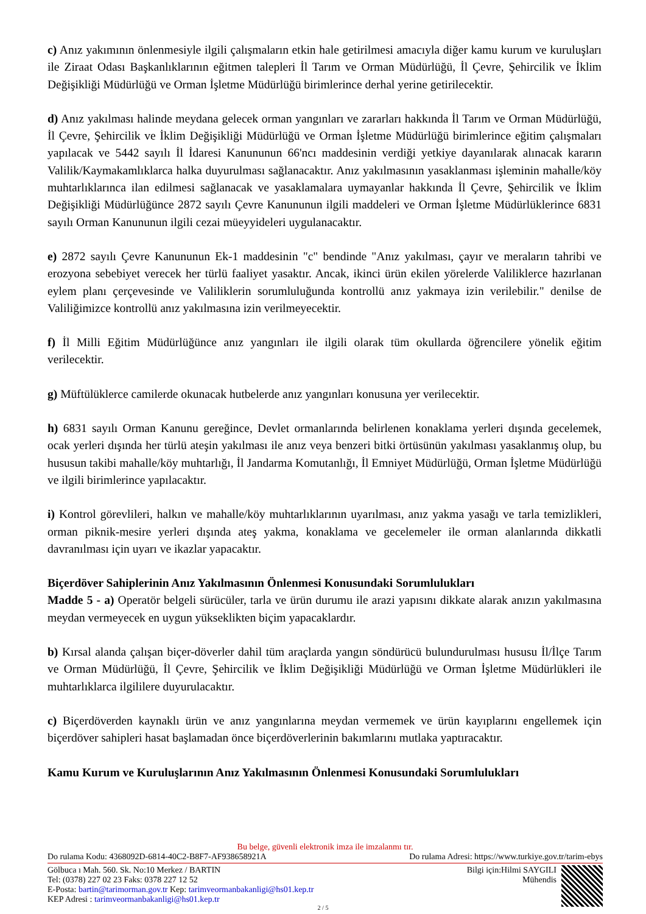c) Anız yakımının önlenmesiyle ilgili çalışmaların etkin hale getirilmesi amacıyla diğer kamu kurum ve kuruluşları ile Ziraat Odası Başkanlıklarının eğitmen talepleri İl Tarım ve Orman Müdürlüğü, İl Çevre, Şehircilik ve İklim Değişikliği Müdürlüğü ve Orman İşletme Müdürlüğü birimlerince derhal yerine getirilecektir.
d) Anız yakılması halinde meydana gelecek orman yangınları ve zararları hakkında İl Tarım ve Orman Müdürlüğü, İl Çevre, Şehircilik ve İklim Değişikliği Müdürlüğü ve Orman İşletme Müdürlüğü birimlerince eğitim çalışmaları yapılacak ve 5442 sayılı İl İdaresi Kanununun 66'ncı maddesinin verdiği yetkiye dayanılarak alınacak kararın Valilik/Kaymakamlıklarca halka duyurulması sağlanacaktır. Anız yakılmasının yasaklanması işleminin mahalle/köy muhtarlıklarınca ilan edilmesi sağlanacak ve yasaklamalara uymayanlar hakkında İl Çevre, Şehircilik ve İklim Değişikliği Müdürlüğünce 2872 sayılı Çevre Kanununun ilgili maddeleri ve Orman İşletme Müdürlüklerince 6831 sayılı Orman Kanununun ilgili cezai müeyyideleri uygulanacaktır.
e) 2872 sayılı Çevre Kanununun Ek-1 maddesinin "c" bendinde "Anız yakılması, çayır ve meraların tahribi ve erozyona sebebiyet verecek her türlü faaliyet yasaktır. Ancak, ikinci ürün ekilen yörelerde Valiliklerce hazırlanan eylem planı çerçevesinde ve Valiliklerin sorumluluğunda kontrollü anız yakmaya izin verilebilir." denilse de Valiliğimizce kontrollü anız yakılmasına izin verilmeyecektir.
f) İl Milli Eğitim Müdürlüğünce anız yangınları ile ilgili olarak tüm okullarda öğrencilere yönelik eğitim verilecektir.
g) Müftülüklerce camilerde okunacak hutbelerde anız yangınları konusuna yer verilecektir.
h) 6831 sayılı Orman Kanunu gereğince, Devlet ormanlarında belirlenen konaklama yerleri dışında gecelemek, ocak yerleri dışında her türlü ateşin yakılması ile anız veya benzeri bitki örtüsünün yakılması yasaklanmış olup, bu hususun takibi mahalle/köy muhtarlığı, İl Jandarma Komutanlığı, İl Emniyet Müdürlüğü, Orman İşletme Müdürlüğü ve ilgili birimlerince yapılacaktır.
i) Kontrol görevlileri, halkın ve mahalle/köy muhtarlıklarının uyarılması, anız yakma yasağı ve tarla temizlikleri, orman piknik-mesire yerleri dışında ateş yakma, konaklama ve gecelemeler ile orman alanlarında dikkatli davranılması için uyarı ve ikazlar yapacaktır.
Biçerdöver Sahiplerinin Anız Yakılmasının Önlenmesi Konusundaki Sorumlulukları
Madde 5 - a) Operatör belgeli sürücüler, tarla ve ürün durumu ile arazi yapısını dikkate alarak anızın yakılmasına meydan vermeyecek en uygun yükseklikten biçim yapacaklardır.
b) Kırsal alanda çalışan biçer-döverler dahil tüm araçlarda yangın söndürücü bulundurulması hususu İl/İlçe Tarım ve Orman Müdürlüğü, İl Çevre, Şehircilik ve İklim Değişikliği Müdürlüğü ve Orman İşletme Müdürlükleri ile muhtarlıklarca ilgililere duyurulacaktır.
c) Biçerdöverden kaynaklı ürün ve anız yangınlarına meydan vermemek ve ürün kayıplarını engellemek için biçerdöver sahipleri hasat başlamadan önce biçerdöverlerinin bakımlarını mutlaka yaptıracaktır.
Kamu Kurum ve Kuruluşlarının Anız Yakılmasının Önlenmesi Konusundaki Sorumlulukları
Bu belge, güvenli elektronik imza ile imzalanmı tır.
Do rulama Kodu: 4368092D-6814-40C2-B8F7-AF938658921A Do rulama Adresi: https://www.turkiye.gov.tr/tarim-ebys
Gölbuca ı Mah. 560. Sk. No:10 Merkez / BARTIN
Tel: (0378) 227 02 23 Faks: 0378 227 12 52
E-Posta: bartin@tarimorman.gov.tr Kep: tarimveormanbakanligi@hs01.kep.tr
KEP Adresi : tarimveormanbakanligi@hs01.kep.tr
Bilgi için:Hilmi SAYGILI
Mühendis
2 / 5